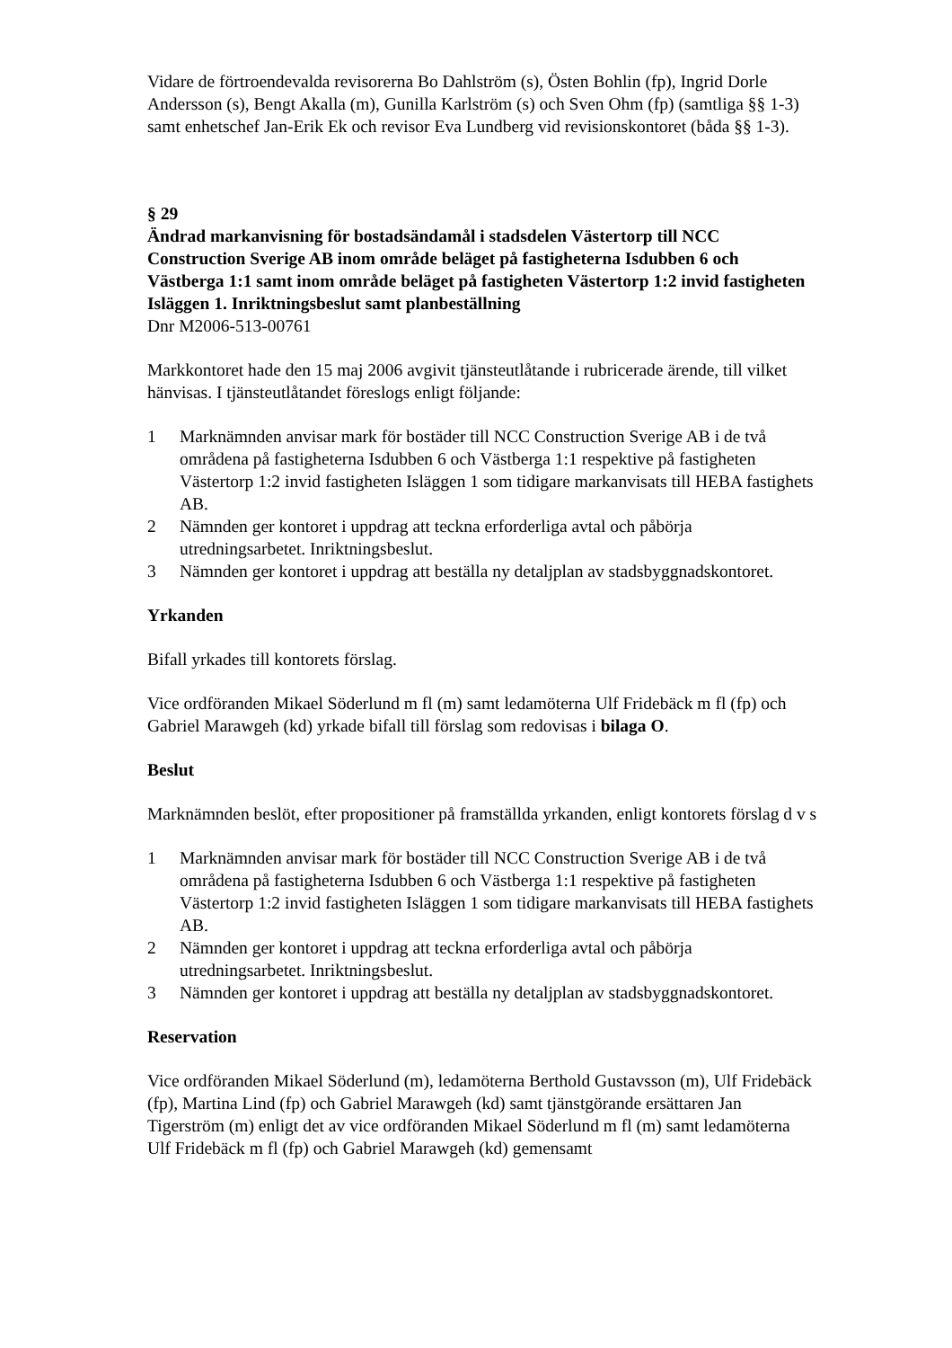Vidare de förtroendevalda revisorerna Bo Dahlström (s), Östen Bohlin (fp), Ingrid Dorle Andersson (s), Bengt Akalla (m), Gunilla Karlström (s) och Sven Ohm (fp) (samtliga §§ 1-3) samt enhetschef Jan-Erik Ek och revisor Eva Lundberg vid revisionskontoret (båda §§ 1-3).
§ 29
Ändrad markanvisning för bostadsändamål i stadsdelen Västertorp till NCC Construction Sverige AB inom område beläget på fastigheterna Isdubben 6 och Västberga 1:1 samt inom område beläget på fastigheten Västertorp 1:2 invid fastigheten Isläggen 1. Inriktningsbeslut samt planbeställning
Dnr M2006-513-00761
Markkontoret hade den 15 maj 2006 avgivit tjänsteutlåtande i rubricerade ärende, till vilket hänvisas. I tjänsteutlåtandet föreslogs enligt följande:
1 Marknämnden anvisar mark för bostäder till NCC Construction Sverige AB i de två områdena på fastigheterna Isdubben 6 och Västberga 1:1 respektive på fastigheten Västertorp 1:2 invid fastigheten Isläggen 1 som tidigare markanvisats till HEBA fastighets AB.
2 Nämnden ger kontoret i uppdrag att teckna erforderliga avtal och påbörja utredningsarbetet. Inriktningsbeslut.
3 Nämnden ger kontoret i uppdrag att beställa ny detaljplan av stadsbyggnadskontoret.
Yrkanden
Bifall yrkades till kontorets förslag.
Vice ordföranden Mikael Söderlund m fl (m) samt ledamöterna Ulf Fridebäck m fl (fp) och Gabriel Marawgeh (kd) yrkade bifall till förslag som redovisas i bilaga O.
Beslut
Marknämnden beslöt, efter propositioner på framställda yrkanden, enligt kontorets förslag d v s
1 Marknämnden anvisar mark för bostäder till NCC Construction Sverige AB i de två områdena på fastigheterna Isdubben 6 och Västberga 1:1 respektive på fastigheten Västertorp 1:2 invid fastigheten Isläggen 1 som tidigare markanvisats till HEBA fastighets AB.
2 Nämnden ger kontoret i uppdrag att teckna erforderliga avtal och påbörja utredningsarbetet. Inriktningsbeslut.
3 Nämnden ger kontoret i uppdrag att beställa ny detaljplan av stadsbyggnadskontoret.
Reservation
Vice ordföranden Mikael Söderlund (m), ledamöterna Berthold Gustavsson (m), Ulf Fridebäck (fp), Martina Lind (fp) och Gabriel Marawgeh (kd) samt tjänstgörande ersättaren Jan Tigerström (m) enligt det av vice ordföranden Mikael Söderlund m fl (m) samt ledamöterna Ulf Fridebäck m fl (fp) och Gabriel Marawgeh (kd) gemensamt